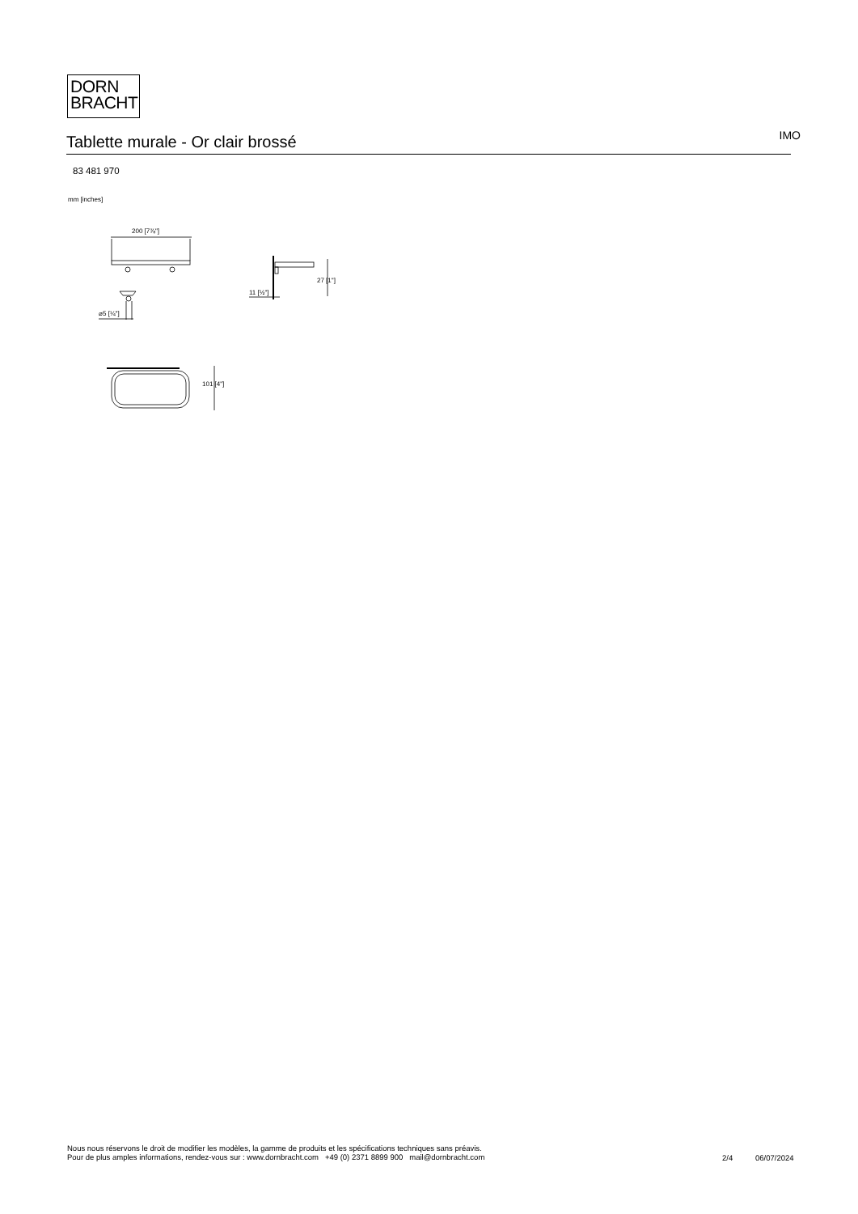DORN
BRACHT
Tablette murale - Or clair brossé
IMO
83 481 970
mm [inches]
200 [7⅞"]
⌀5 [¼"]
11 [½"]
27 [1"]
101 [4"]
Nous nous réservons le droit de modifier les modèles, la gamme de produits et les spécifications techniques sans préavis.
Pour de plus amples informations, rendez-vous sur : www.dornbracht.com +49 (0) 2371 8899 900 mail@dornbracht.com
2/4 06/07/2024